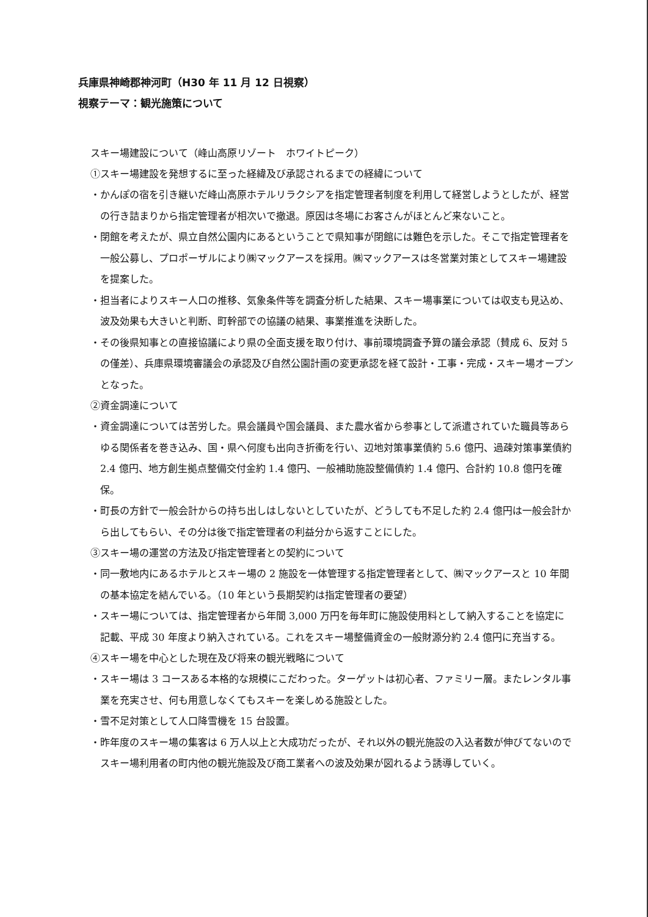兵庫県神崎郡神河町（H30 年 11 月 12 日視察）
視察テーマ：観光施策について
スキー場建設について（峰山高原リゾート　ホワイトピーク）
①スキー場建設を発想するに至った経緯及び承認されるまでの経緯について
・かんぽの宿を引き継いだ峰山高原ホテルリラクシアを指定管理者制度を利用して経営しようとしたが、経営の行き詰まりから指定管理者が相次いで撤退。原因は冬場にお客さんがほとんど来ないこと。
・閉館を考えたが、県立自然公園内にあるということで県知事が閉館には難色を示した。そこで指定管理者を一般公募し、プロポーザルにより㈱マックアースを採用。㈱マックアースは冬営業対策としてスキー場建設を提案した。
・担当者によりスキー人口の推移、気象条件等を調査分析した結果、スキー場事業については収支も見込め、波及効果も大きいと判断、町幹部での協議の結果、事業推進を決断した。
・その後県知事との直接協議により県の全面支援を取り付け、事前環境調査予算の議会承認（賛成 6、反対 5 の僅差）、兵庫県環境審議会の承認及び自然公園計画の変更承認を経て設計・工事・完成・スキー場オープンとなった。
②資金調達について
・資金調達については苦労した。県会議員や国会議員、また農水省から参事として派遣されていた職員等あらゆる関係者を巻き込み、国・県へ何度も出向き折衝を行い、辺地対策事業債約 5.6 億円、過疎対策事業債約 2.4 億円、地方創生拠点整備交付金約 1.4 億円、一般補助施設整備債約 1.4 億円、合計約 10.8 億円を確保。
・町長の方針で一般会計からの持ち出しはしないとしていたが、どうしても不足した約 2.4 億円は一般会計から出してもらい、その分は後で指定管理者の利益分から返すことにした。
③スキー場の運営の方法及び指定管理者との契約について
・同一敷地内にあるホテルとスキー場の 2 施設を一体管理する指定管理者として、㈱マックアースと 10 年間の基本協定を結んでいる。（10 年という長期契約は指定管理者の要望）
・スキー場については、指定管理者から年間 3,000 万円を毎年町に施設使用料として納入することを協定に記載、平成 30 年度より納入されている。これをスキー場整備資金の一般財源分約 2.4 億円に充当する。
④スキー場を中心とした現在及び将来の観光戦略について
・スキー場は 3 コースある本格的な規模にこだわった。ターゲットは初心者、ファミリー層。またレンタル事業を充実させ、何も用意しなくてもスキーを楽しめる施設とした。
・雪不足対策として人口降雪機を 15 台設置。
・昨年度のスキー場の集客は 6 万人以上と大成功だったが、それ以外の観光施設の入込者数が伸びてないのでスキー場利用者の町内他の観光施設及び商工業者への波及効果が図れるよう誘導していく。